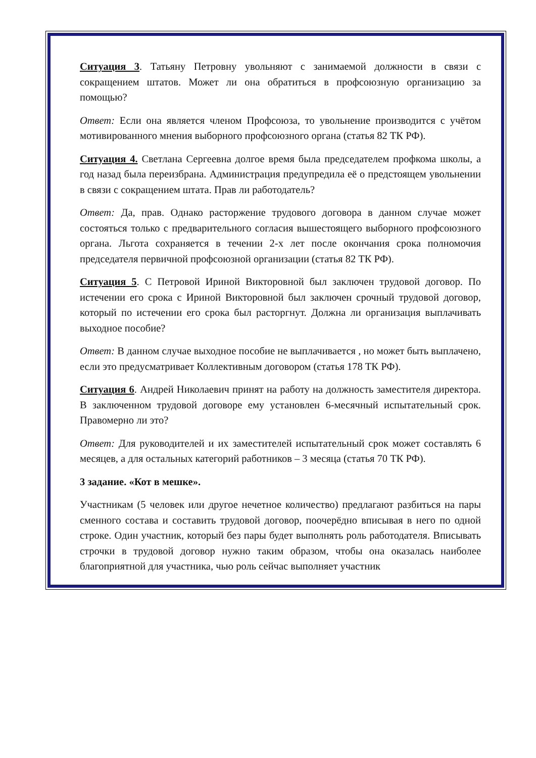Ситуация 3. Татьяну Петровну увольняют с занимаемой должности в связи с сокращением штатов. Может ли она обратиться в профсоюзную организацию за помощью?
Ответ: Если она является членом Профсоюза, то увольнение производится с учётом мотивированного мнения выборного профсоюзного органа (статья 82 ТК РФ).
Ситуация 4. Светлана Сергеевна долгое время была председателем профкома школы, а год назад была переизбрана. Администрация предупредила её о предстоящем увольнении в связи с сокращением штата. Прав ли работодатель?
Ответ: Да, прав. Однако расторжение трудового договора в данном случае может состояться только с предварительного согласия вышестоящего выборного профсоюзного органа. Льгота сохраняется в течении 2-х лет после окончания срока полномочия председателя первичной профсоюзной организации (статья 82 ТК РФ).
Ситуация 5. С Петровой Ириной Викторовной был заключен трудовой договор. По истечении его срока с Ириной Викторовной был заключен срочный трудовой договор, который по истечении его срока был расторгнут. Должна ли организация выплачивать выходное пособие?
Ответ: В данном случае выходное пособие не выплачивается , но может быть выплачено, если это предусматривает Коллективным договором (статья 178 ТК РФ).
Ситуация 6. Андрей Николаевич принят на работу на должность заместителя директора. В заключенном трудовой договоре ему установлен 6-месячный испытательный срок. Правомерно ли это?
Ответ: Для руководителей и их заместителей испытательный срок может составлять 6 месяцев, а для остальных категорий работников – 3 месяца (статья 70 ТК РФ).
3 задание. «Кот в мешке».
Участникам (5 человек или другое нечетное количество) предлагают разбиться на пары сменного состава и составить трудовой договор, поочерёдно вписывая в него по одной строке. Один участник, который без пары будет выполнять роль работодателя. Вписывать строчки в трудовой договор нужно таким образом, чтобы она оказалась наиболее благоприятной для участника, чью роль сейчас выполняет участник